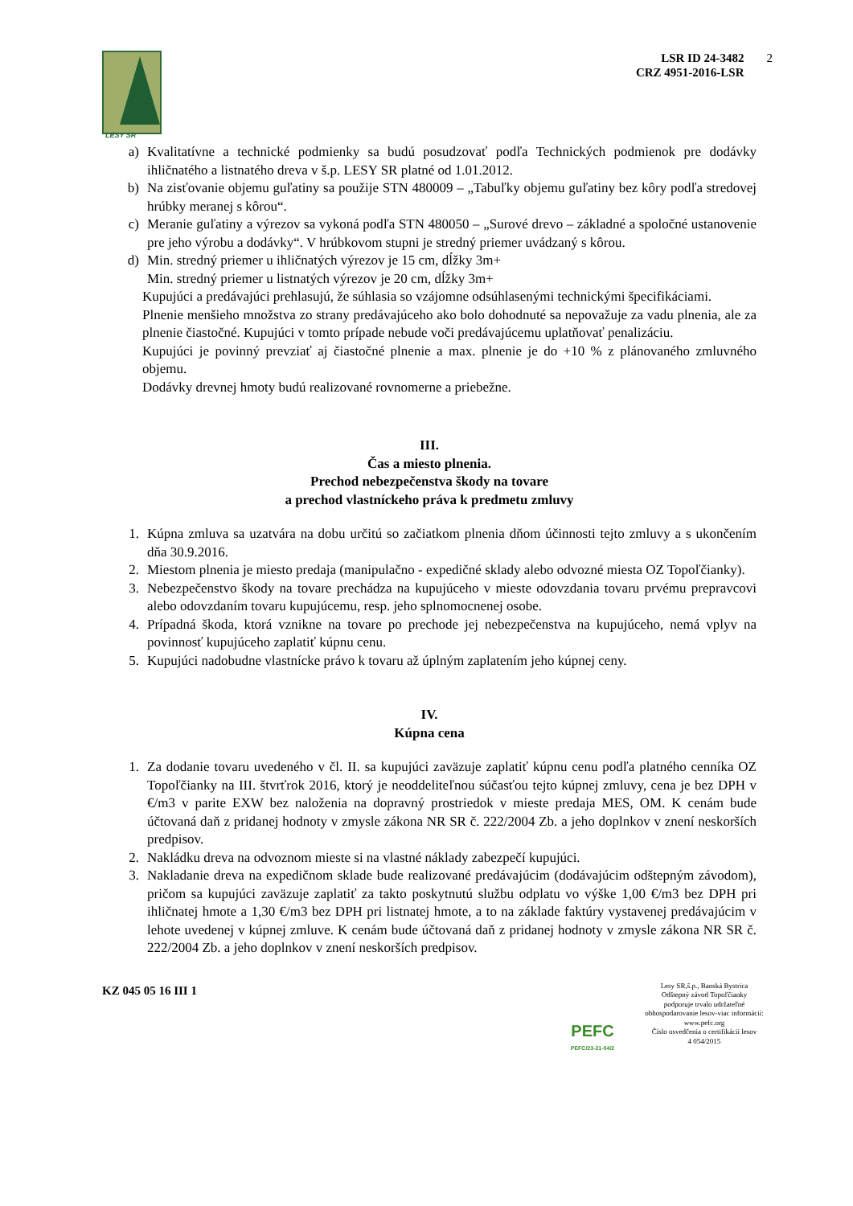LESY SR
LSR ID 24-3482
CRZ 4951-2016-LSR
2
a) Kvalitatívne a technické podmienky sa budú posudzovať podľa Technických podmienok pre dodávky ihličnatého a listnatého dreva v š.p. LESY SR platné od 1.01.2012.
b) Na zisťovanie objemu guľatiny sa použije STN 480009 – „Tabuľky objemu guľatiny bez kôry podľa stredovej hrúbky meranej s kôrou“.
c) Meranie guľatiny a výrezov sa vykoná podľa STN 480050 – „Surové drevo – základné a spoločné ustanovenie pre jeho výrobu a dodávky“. V hrúbkovom stupni je stredný priemer uvádzaný s kôrou.
d) Min. stredný priemer u ihličnatých výrezov je 15 cm, dĺžky 3m+
Min. stredný priemer u listnatých výrezov je 20 cm, dĺžky 3m+
Kupujúci a predávajúci prehlasujú, že súhlasia so vzájomne odsúhlasenými technickými špecifikáciami.
Plnenie menšieho množstva zo strany predávajúceho ako bolo dohodnuté sa nepovažuje za vadu plnenia, ale za plnenie čiastočné. Kupujúci v tomto prípade nebude voči predávajúcemu uplatňovať penalizáciu.
Kupujúci je povinný prevziať aj čiastočné plnenie a max. plnenie je do +10 % z plánovaného zmluvného objemu.
Dodávky drevnej hmoty budú realizované rovnomerne a priebežne.
III.
Čas a miesto plnenia.
Prechod nebezpečenstva škody na tovare
a prechod vlastníckeho práva k predmetu zmluvy
1. Kúpna zmluva sa uzatvára na dobu určitú so začiatkom plnenia dňom účinnosti tejto zmluvy a s ukončením dňa 30.9.2016.
2. Miestom plnenia je miesto predaja (manipulačno - expedičné sklady alebo odvozné miesta OZ Topoľčianky).
3. Nebezpečenstvo škody na tovare prechádza na kupujúceho v mieste odovzdania tovaru prvému prepravcovi alebo odovzdaním tovaru kupujúcemu, resp. jeho splnomocnenej osobe.
4. Prípadná škoda, ktorá vznikne na tovare po prechode jej nebezpečenstva na kupujúceho, nemá vplyv na povinnosť kupujúceho zaplatiť kúpnu cenu.
5. Kupujúci nadobudne vlastnícke právo k tovaru až úplným zaplatením jeho kúpnej ceny.
IV.
Kúpna cena
1. Za dodanie tovaru uvedeného v čl. II. sa kupujúci zaväzuje zaplatiť kúpnu cenu podľa platného cenníka OZ Topoľčianky na III. štvrťrok 2016, ktorý je neoddeliteľnou súčasťou tejto kúpnej zmluvy, cena je bez DPH v €/m3 v parite EXW bez naloženia na dopravný prostriedok v mieste predaja MES, OM. K cenám bude účtovaná daň z pridanej hodnoty v zmysle zákona NR SR č. 222/2004 Zb. a jeho doplnkov v znení neskorších predpisov.
2. Nakládku dreva na odvoznom mieste si na vlastné náklady zabezpečí kupujúci.
3. Nakladanie dreva na expedičnom sklade bude realizované predávajúcim (dodávajúcim odštepným závodom), pričom sa kupujúci zaväzuje zaplatiť za takto poskytnutú službu odplatu vo výške 1,00 €/m3 bez DPH pri ihličnatej hmote a 1,30 €/m3 bez DPH pri listnatej hmote, a to na základe faktúry vystavenej predávajúcim v lehote uvedenej v kúpnej zmluve. K cenám bude účtovaná daň z pridanej hodnoty v zmysle zákona NR SR č. 222/2004 Zb. a jeho doplnkov v znení neskorších predpisov.
KZ 045 05 16 III 1
PEFC
PEFC/23-21-04/2
Lesy SR,š.p., Banská Bystrica
Odštepný závod Topoľčianky
podporuje trvalo udržateľné
obhospodarovanie lesov-viac informácií:
www.pefc.org
Číslo osvedčenia o certifikácii lesov
4 054/2015